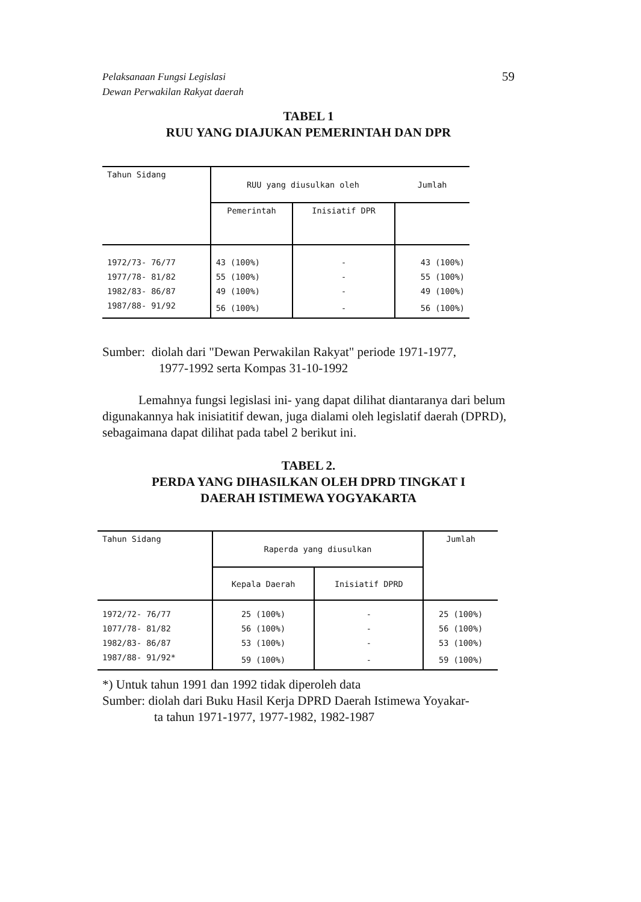59 Pelaksanaan Fungsi Legislasi
Dewan Perwakilan Rakyat daerah
TABEL 1
RUU YANG DIAJUKAN PEMERINTAH DAN DPR
| Tahun Sidang | RUU yang diusulkan oleh | | Jumlah |
| --- | --- | --- | --- |
| | Pemerintah | Inisiatif DPR | |
| 1972/73- 76/77 | 43 (100%) | - | 43 (100%) |
| 1977/78- 81/82 | 55 (100%) | - | 55 (100%) |
| 1982/83- 86/87 | 49 (100%) | - | 49 (100%) |
| 1987/88- 91/92 | 56 (100%) | - | 56 (100%) |
Sumber: diolah dari "Dewan Perwakilan Rakyat" periode 1971-1977,
1977-1992 serta Kompas 31-10-1992
Lemahnya fungsi legislasi ini- yang dapat dilihat diantaranya dari belum digunakannya hak inisiatitif dewan, juga dialami oleh legislatif daerah (DPRD), sebagaimana dapat dilihat pada tabel 2 berikut ini.
TABEL 2.
PERDA YANG DIHASILKAN OLEH DPRD TINGKAT I
DAERAH ISTIMEWA YOGYAKARTA
| Tahun Sidang | Raperda yang diusulkan | | Jumlah |
| --- | --- | --- | --- |
| | Kepala Daerah | Inisiatif DPRD | |
| 1972/72- 76/77 | 25 (100%) | - | 25 (100%) |
| 1077/78- 81/82 | 56 (100%) | - | 56 (100%) |
| 1982/83- 86/87 | 53 (100%) | - | 53 (100%) |
| 1987/88- 91/92* | 59 (100%) | - | 59 (100%) |
*) Untuk tahun 1991 dan 1992 tidak diperoleh data
Sumber: diolah dari Buku Hasil Kerja DPRD Daerah Istimewa Yoyakar-
ta tahun 1971-1977, 1977-1982, 1982-1987